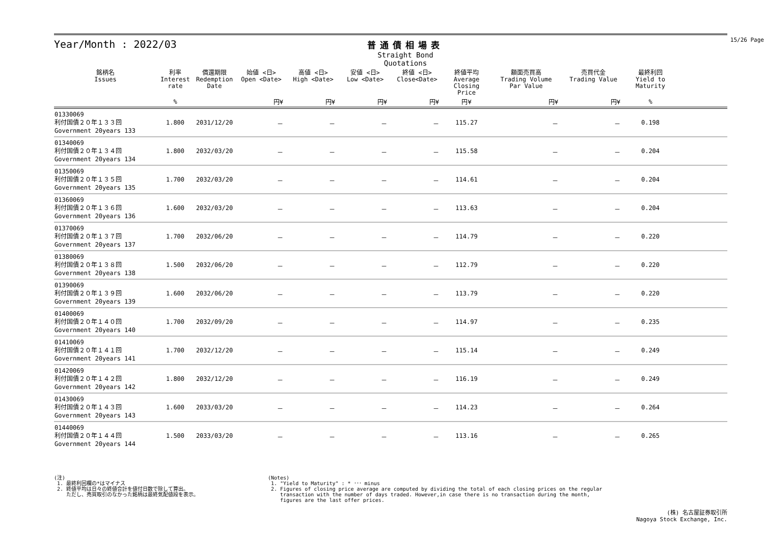15/26 Page
Year/Month : 2022/03
普通債相場表
Straight Bond Quotations
| 銘柄名 Issues | 利率 Interest rate | 償還期限 Redemption Date | 始値 <日> Open <Date> | 高値 <日> High <Date> | 安値 <日> Low <Date> | 終値 <日> Close<Date> | 終値平均 Average Closing Price | 額面売買高 Trading Volume Par Value | 売買代金 Trading Value | 最終利回 Yield to Maturity | |
| --- | --- | --- | --- | --- | --- | --- | --- | --- | --- | --- | --- |
| | % | | 円¥ | 円¥ | 円¥ | 円¥ | 円¥ | 円¥ | 円¥ | % | |
| 01330069 利付国債２０年１３３回 Government 20years 133 | 1.800 | 2031/12/20 | － | － | － | － | 115.27 | － | － | 0.198 | |
| 01340069 利付国債２０年１３４回 Government 20years 134 | 1.800 | 2032/03/20 | － | － | － | － | 115.58 | － | － | 0.204 | |
| 01350069 利付国債２０年１３５回 Government 20years 135 | 1.700 | 2032/03/20 | － | － | － | － | 114.61 | － | － | 0.204 | |
| 01360069 利付国債２０年１３６回 Government 20years 136 | 1.600 | 2032/03/20 | － | － | － | － | 113.63 | － | － | 0.204 | |
| 01370069 利付国債２０年１３７回 Government 20years 137 | 1.700 | 2032/06/20 | － | － | － | － | 114.79 | － | － | 0.220 | |
| 01380069 利付国債２０年１３８回 Government 20years 138 | 1.500 | 2032/06/20 | － | － | － | － | 112.79 | － | － | 0.220 | |
| 01390069 利付国債２０年１３９回 Government 20years 139 | 1.600 | 2032/06/20 | － | － | － | － | 113.79 | － | － | 0.220 | |
| 01400069 利付国債２０年１４０回 Government 20years 140 | 1.700 | 2032/09/20 | － | － | － | － | 114.97 | － | － | 0.235 | |
| 01410069 利付国債２０年１４１回 Government 20years 141 | 1.700 | 2032/12/20 | － | － | － | － | 115.14 | － | － | 0.249 | |
| 01420069 利付国債２０年１４２回 Government 20years 142 | 1.800 | 2032/12/20 | － | － | － | － | 116.19 | － | － | 0.249 | |
| 01430069 利付国債２０年１４３回 Government 20years 143 | 1.600 | 2033/03/20 | － | － | － | － | 114.23 | － | － | 0.264 | |
| 01440069 利付国債２０年１４４回 Government 20years 144 | 1.500 | 2033/03/20 | － | － | － | － | 113.16 | － | － | 0.265 | |
(注)
1. 最終利回欄の*はマイナス
2. 終値平均は日々の終値合計を値付日数で除して算出。
ただし、売買取引のなかった銘柄は最終気配値段を表示。
(Notes)
1. "Yield to Maturity" : * ･･･ minus
2. Figures of closing price average are computed by dividing the total of each closing prices on the regular
transaction with the number of days traded. However,in case there is no transaction during the month,
figures are the last offer prices.
(株) 名古屋証券取引所
Nagoya Stock Exchange, Inc.